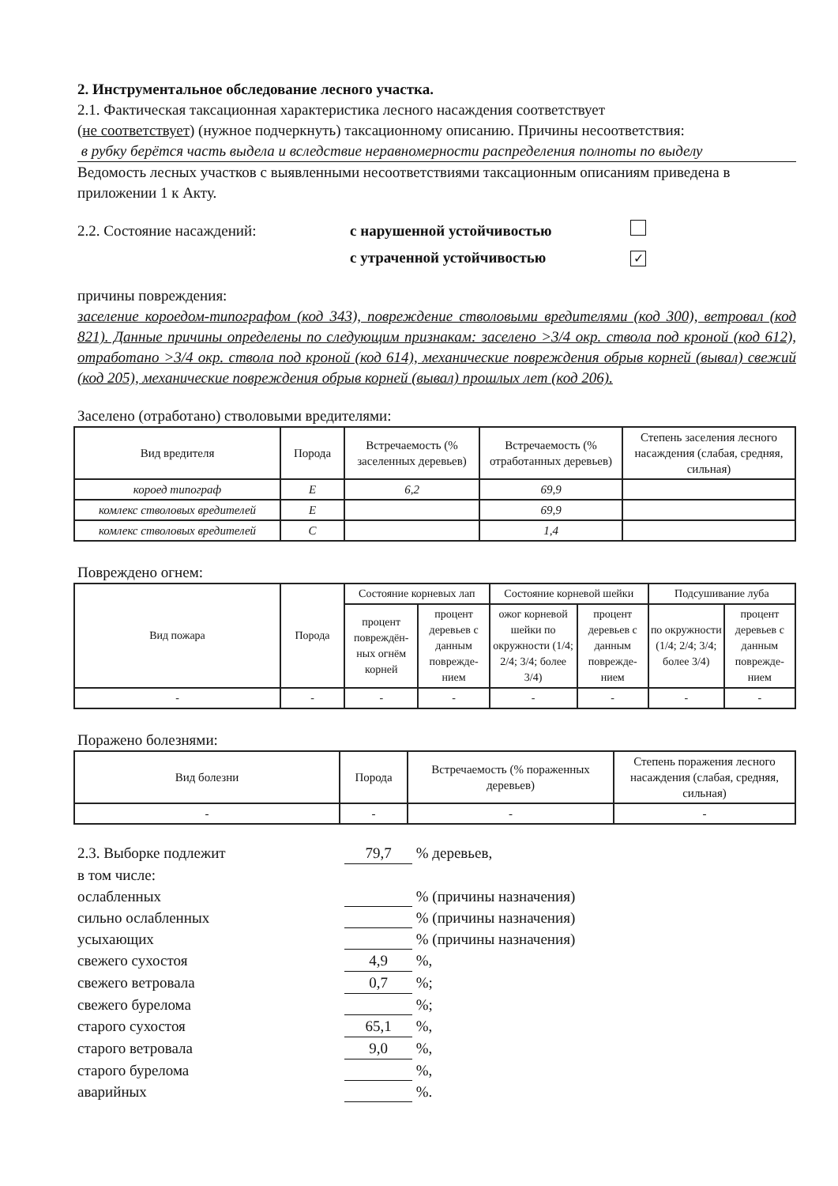2. Инструментальное обследование лесного участка.
2.1. Фактическая таксационная характеристика лесного насаждения соответствует
(не соответствует) (нужное подчеркнуть) таксационному описанию. Причины несоответствия:
в рубку берётся часть выдела и вследствие неравномерности распределения полноты по выделу
Ведомость лесных участков с выявленными несоответствиями таксационным описаниям приведена в приложении 1 к Акту.
2.2. Состояние насаждений: с нарушенной устойчивостью
с утраченной устойчивостью
✓
причины повреждения:
заселение короедом-типографом (код 343), повреждение стволовыми вредителями (код 300), ветровал (код 821). Данные причины определены по следующим признакам: заселено >3/4 окр. ствола под кроной (код 612), отработано >3/4 окр. ствола под кроной (код 614), механические повреждения обрыв корней (вывал) свежий (код 205), механические повреждения обрыв корней (вывал) прошлых лет (код 206).
Заселено (отработано) стволовыми вредителями:
| Вид вредителя | Порода | Встречаемость (% заселенных деревьев) | Встречаемость (% отработанных деревьев) | Степень заселения лесного насаждения (слабая, средняя, сильная) |
| --- | --- | --- | --- | --- |
| короед типограф | Е | 6,2 | 69,9 | |
| комлекс стволовых вредителей | Е | | 69,9 | |
| комлекс стволовых вредителей | С | | 1,4 | |
Повреждено огнем:
| Вид пожара | Порода | Состояние корневых лап | | Состояние корневой шейки | | Подсушивание луба | |
| --- | --- | --- | --- | --- | --- | --- | --- |
| | | процент повреждён-ных огнём корней | процент деревьев с данным поврежде-нием | ожог корневой шейки по окружности (1/4; 2/4; 3/4; более 3/4) | процент деревьев с данным поврежде-нием | по окружности (1/4; 2/4; 3/4; более 3/4) | процент деревьев с данным поврежде-нием |
| - | - | - | - | - | - | - | - |
Поражено болезнями:
| Вид болезни | Порода | Встречаемость (% пораженных деревьев) | Степень поражения лесного насаждения (слабая, средняя, сильная) |
| --- | --- | --- | --- |
| - | - | - | - |
2.3. Выборке подлежит 79,7 % деревьев,
в том числе:
ослабленных % (причины назначения)
сильно ослабленных % (причины назначения)
усыхающих % (причины назначения)
свежего сухостоя 4,9 %,
свежего ветровала 0,7 %;
свежего бурелома %;
старого сухостоя 65,1 %,
старого ветровала 9,0 %,
старого бурелома %,
аварийных %.